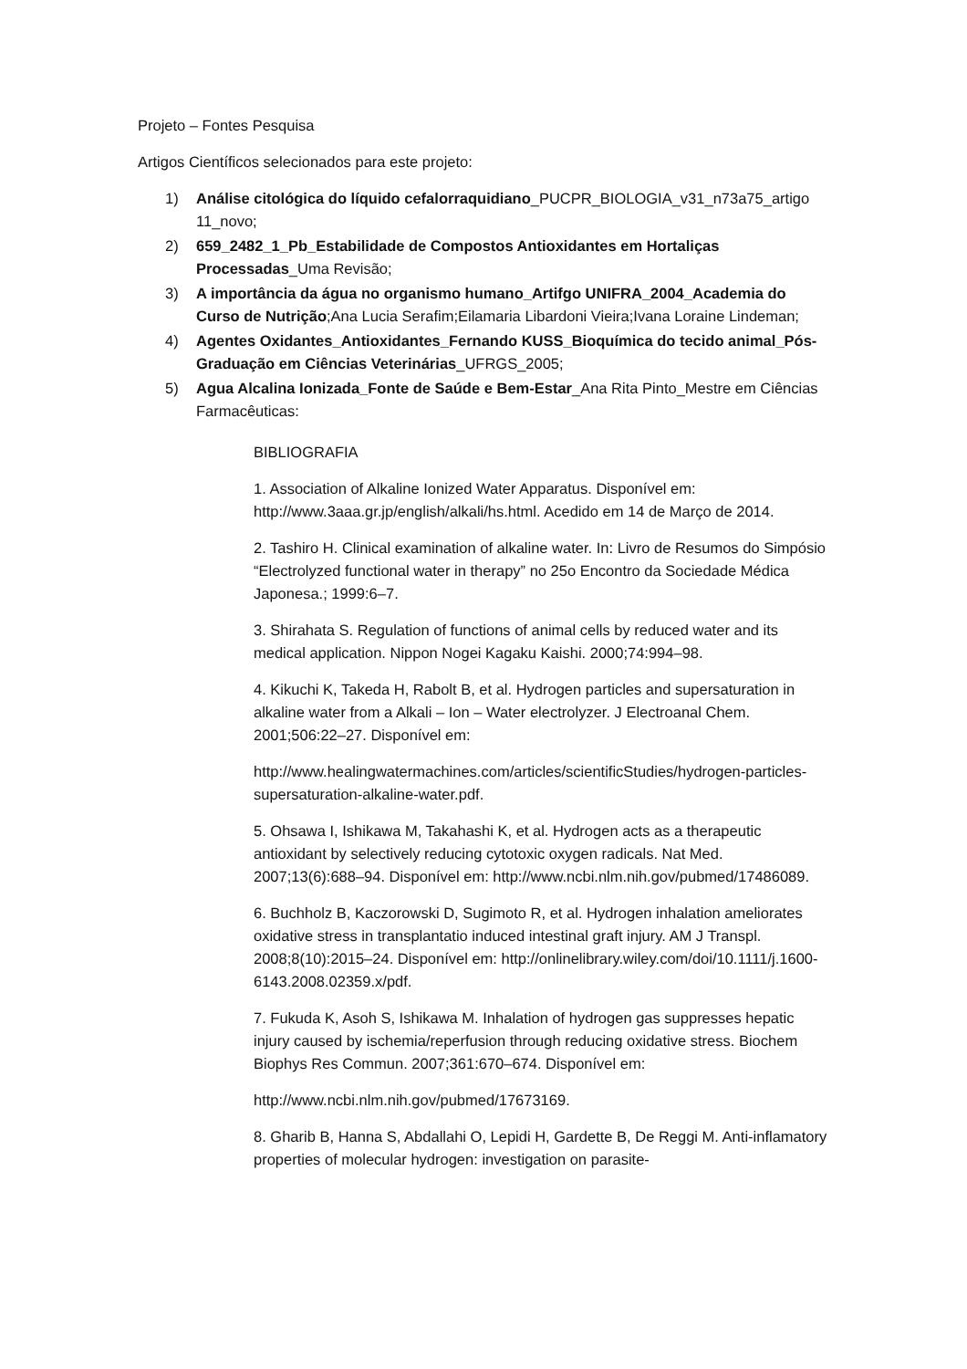Projeto – Fontes Pesquisa
Artigos Científicos selecionados para este projeto:
1) Análise citológica do líquido cefalorraquidiano_PUCPR_BIOLOGIA_v31_n73a75_artigo 11_novo;
2) 659_2482_1_Pb_Estabilidade de Compostos Antioxidantes em Hortaliças Processadas_Uma Revisão;
3) A importância da água no organismo humano_Artifgo UNIFRA_2004_Academia do Curso de Nutrição;Ana Lucia Serafim;Eilamaria Libardoni Vieira;Ivana Loraine Lindeman;
4) Agentes Oxidantes_Antioxidantes_Fernando KUSS_Bioquímica do tecido animal_Pós-Graduação em Ciências Veterinárias_UFRGS_2005;
5) Agua Alcalina Ionizada_Fonte de Saúde e Bem-Estar_Ana Rita Pinto_Mestre em Ciências Farmacêuticas:
BIBLIOGRAFIA
1. Association of Alkaline Ionized Water Apparatus. Disponível em: http://www.3aaa.gr.jp/english/alkali/hs.html. Acedido em 14 de Março de 2014.
2. Tashiro H. Clinical examination of alkaline water. In: Livro de Resumos do Simpósio “Electrolyzed functional water in therapy” no 25o Encontro da Sociedade Médica Japonesa.; 1999:6–7.
3. Shirahata S. Regulation of functions of animal cells by reduced water and its medical application. Nippon Nogei Kagaku Kaishi. 2000;74:994–98.
4. Kikuchi K, Takeda H, Rabolt B, et al. Hydrogen particles and supersaturation in alkaline water from a Alkali – Ion – Water electrolyzer. J Electroanal Chem. 2001;506:22–27. Disponível em:
http://www.healingwatermachines.com/articles/scientificStudies/hydrogen-particles-supersaturation-alkaline-water.pdf.
5. Ohsawa I, Ishikawa M, Takahashi K, et al. Hydrogen acts as a therapeutic antioxidant by selectively reducing cytotoxic oxygen radicals. Nat Med. 2007;13(6):688–94. Disponível em: http://www.ncbi.nlm.nih.gov/pubmed/17486089.
6. Buchholz B, Kaczorowski D, Sugimoto R, et al. Hydrogen inhalation ameliorates oxidative stress in transplantatio induced intestinal graft injury. AM J Transpl. 2008;8(10):2015–24. Disponível em: http://onlinelibrary.wiley.com/doi/10.1111/j.1600-6143.2008.02359.x/pdf.
7. Fukuda K, Asoh S, Ishikawa M. Inhalation of hydrogen gas suppresses hepatic injury caused by ischemia/reperfusion through reducing oxidative stress. Biochem Biophys Res Commun. 2007;361:670–674. Disponível em:
http://www.ncbi.nlm.nih.gov/pubmed/17673169.
8. Gharib B, Hanna S, Abdallahi O, Lepidi H, Gardette B, De Reggi M. Anti-inflamatory properties of molecular hydrogen: investigation on parasite-